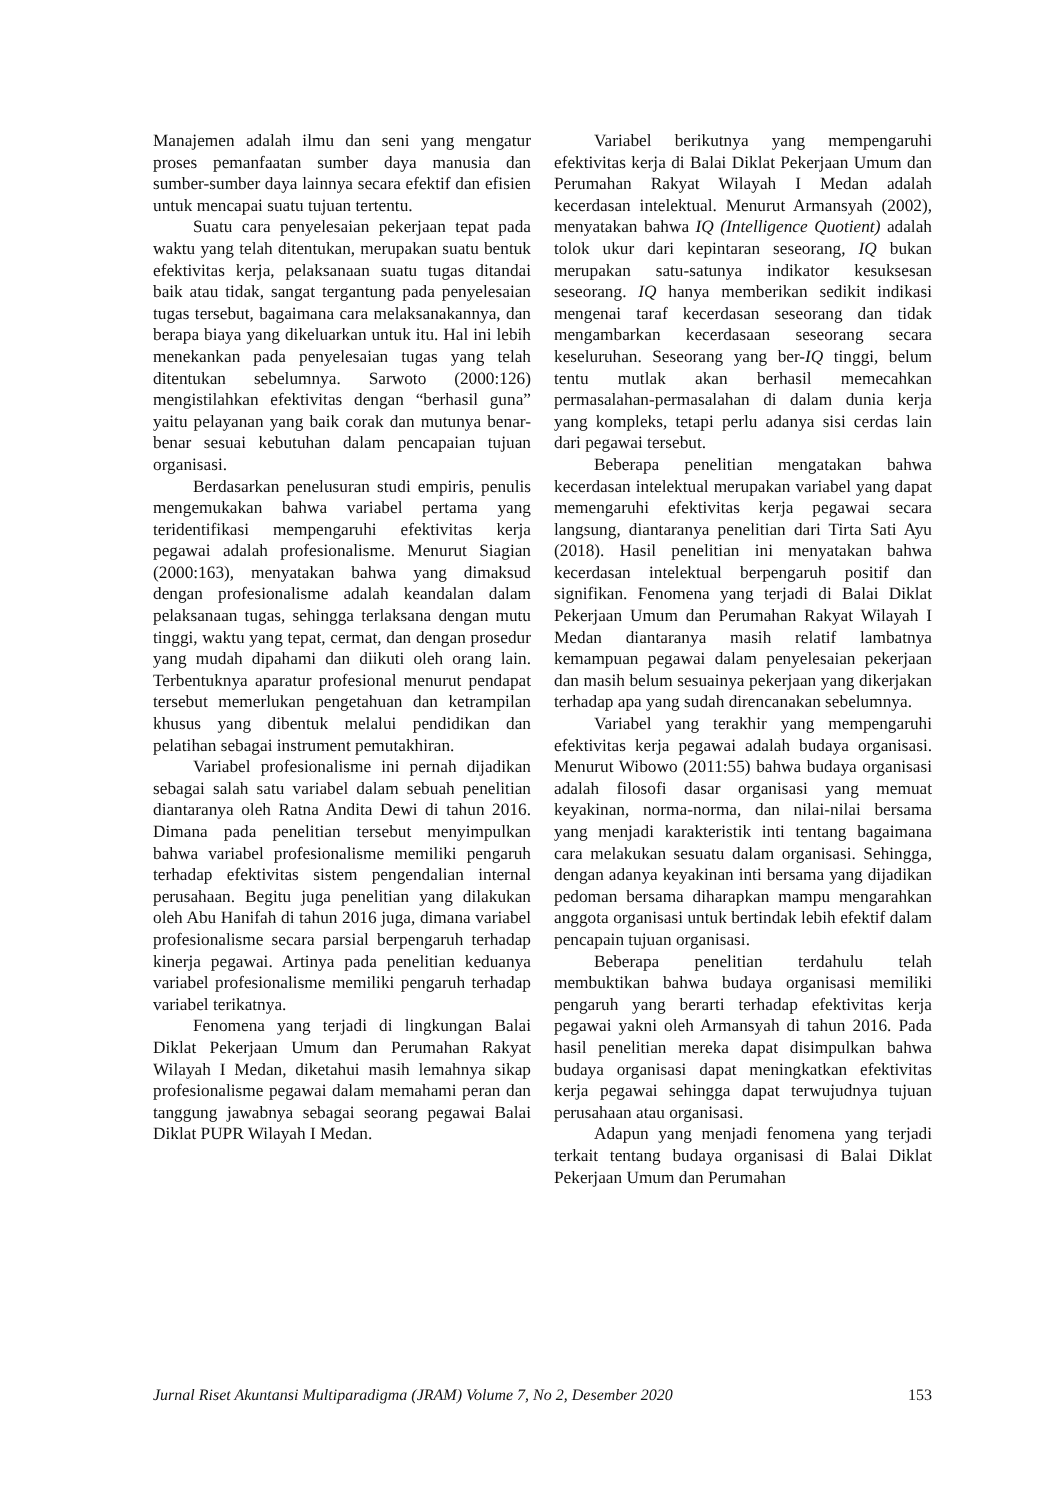Manajemen adalah ilmu dan seni yang mengatur proses pemanfaatan sumber daya manusia dan sumber-sumber daya lainnya secara efektif dan efisien untuk mencapai suatu tujuan tertentu.
Suatu cara penyelesaian pekerjaan tepat pada waktu yang telah ditentukan, merupakan suatu bentuk efektivitas kerja, pelaksanaan suatu tugas ditandai baik atau tidak, sangat tergantung pada penyelesaian tugas tersebut, bagaimana cara melaksanakannya, dan berapa biaya yang dikeluarkan untuk itu. Hal ini lebih menekankan pada penyelesaian tugas yang telah ditentukan sebelumnya. Sarwoto (2000:126) mengistilahkan efektivitas dengan “berhasil guna” yaitu pelayanan yang baik corak dan mutunya benar-benar sesuai kebutuhan dalam pencapaian tujuan organisasi.
Berdasarkan penelusuran studi empiris, penulis mengemukakan bahwa variabel pertama yang teridentifikasi mempengaruhi efektivitas kerja pegawai adalah profesionalisme. Menurut Siagian (2000:163), menyatakan bahwa yang dimaksud dengan profesionalisme adalah keandalan dalam pelaksanaan tugas, sehingga terlaksana dengan mutu tinggi, waktu yang tepat, cermat, dan dengan prosedur yang mudah dipahami dan diikuti oleh orang lain. Terbentuknya aparatur profesional menurut pendapat tersebut memerlukan pengetahuan dan ketrampilan khusus yang dibentuk melalui pendidikan dan pelatihan sebagai instrument pemutakhiran.
Variabel profesionalisme ini pernah dijadikan sebagai salah satu variabel dalam sebuah penelitian diantaranya oleh Ratna Andita Dewi di tahun 2016. Dimana pada penelitian tersebut menyimpulkan bahwa variabel profesionalisme memiliki pengaruh terhadap efektivitas sistem pengendalian internal perusahaan. Begitu juga penelitian yang dilakukan oleh Abu Hanifah di tahun 2016 juga, dimana variabel profesionalisme secara parsial berpengaruh terhadap kinerja pegawai. Artinya pada penelitian keduanya variabel profesionalisme memiliki pengaruh terhadap variabel terikatnya.
Fenomena yang terjadi di lingkungan Balai Diklat Pekerjaan Umum dan Perumahan Rakyat Wilayah I Medan, diketahui masih lemahnya sikap profesionalisme pegawai dalam memahami peran dan tanggung jawabnya sebagai seorang pegawai Balai Diklat PUPR Wilayah I Medan.
Variabel berikutnya yang mempengaruhi efektivitas kerja di Balai Diklat Pekerjaan Umum dan Perumahan Rakyat Wilayah I Medan adalah kecerdasan intelektual. Menurut Armansyah (2002), menyatakan bahwa IQ (Intelligence Quotient) adalah tolok ukur dari kepintaran seseorang, IQ bukan merupakan satu-satunya indikator kesuksesan seseorang. IQ hanya memberikan sedikit indikasi mengenai taraf kecerdasan seseorang dan tidak mengambarkan kecerdasaan seseorang secara keseluruhan. Seseorang yang ber-IQ tinggi, belum tentu mutlak akan berhasil memecahkan permasalahan-permasalahan di dalam dunia kerja yang kompleks, tetapi perlu adanya sisi cerdas lain dari pegawai tersebut.
Beberapa penelitian mengatakan bahwa kecerdasan intelektual merupakan variabel yang dapat memengaruhi efektivitas kerja pegawai secara langsung, diantaranya penelitian dari Tirta Sati Ayu (2018). Hasil penelitian ini menyatakan bahwa kecerdasan intelektual berpengaruh positif dan signifikan. Fenomena yang terjadi di Balai Diklat Pekerjaan Umum dan Perumahan Rakyat Wilayah I Medan diantaranya masih relatif lambatnya kemampuan pegawai dalam penyelesaian pekerjaan dan masih belum sesuainya pekerjaan yang dikerjakan terhadap apa yang sudah direncanakan sebelumnya.
Variabel yang terakhir yang mempengaruhi efektivitas kerja pegawai adalah budaya organisasi. Menurut Wibowo (2011:55) bahwa budaya organisasi adalah filosofi dasar organisasi yang memuat keyakinan, norma-norma, dan nilai-nilai bersama yang menjadi karakteristik inti tentang bagaimana cara melakukan sesuatu dalam organisasi. Sehingga, dengan adanya keyakinan inti bersama yang dijadikan pedoman bersama diharapkan mampu mengarahkan anggota organisasi untuk bertindak lebih efektif dalam pencapain tujuan organisasi.
Beberapa penelitian terdahulu telah membuktikan bahwa budaya organisasi memiliki pengaruh yang berarti terhadap efektivitas kerja pegawai yakni oleh Armansyah di tahun 2016. Pada hasil penelitian mereka dapat disimpulkan bahwa budaya organisasi dapat meningkatkan efektivitas kerja pegawai sehingga dapat terwujudnya tujuan perusahaan atau organisasi.
Adapun yang menjadi fenomena yang terjadi terkait tentang budaya organisasi di Balai Diklat Pekerjaan Umum dan Perumahan
Jurnal Riset Akuntansi Multiparadigma (JRAM) Volume 7, No 2, Desember 2020 153